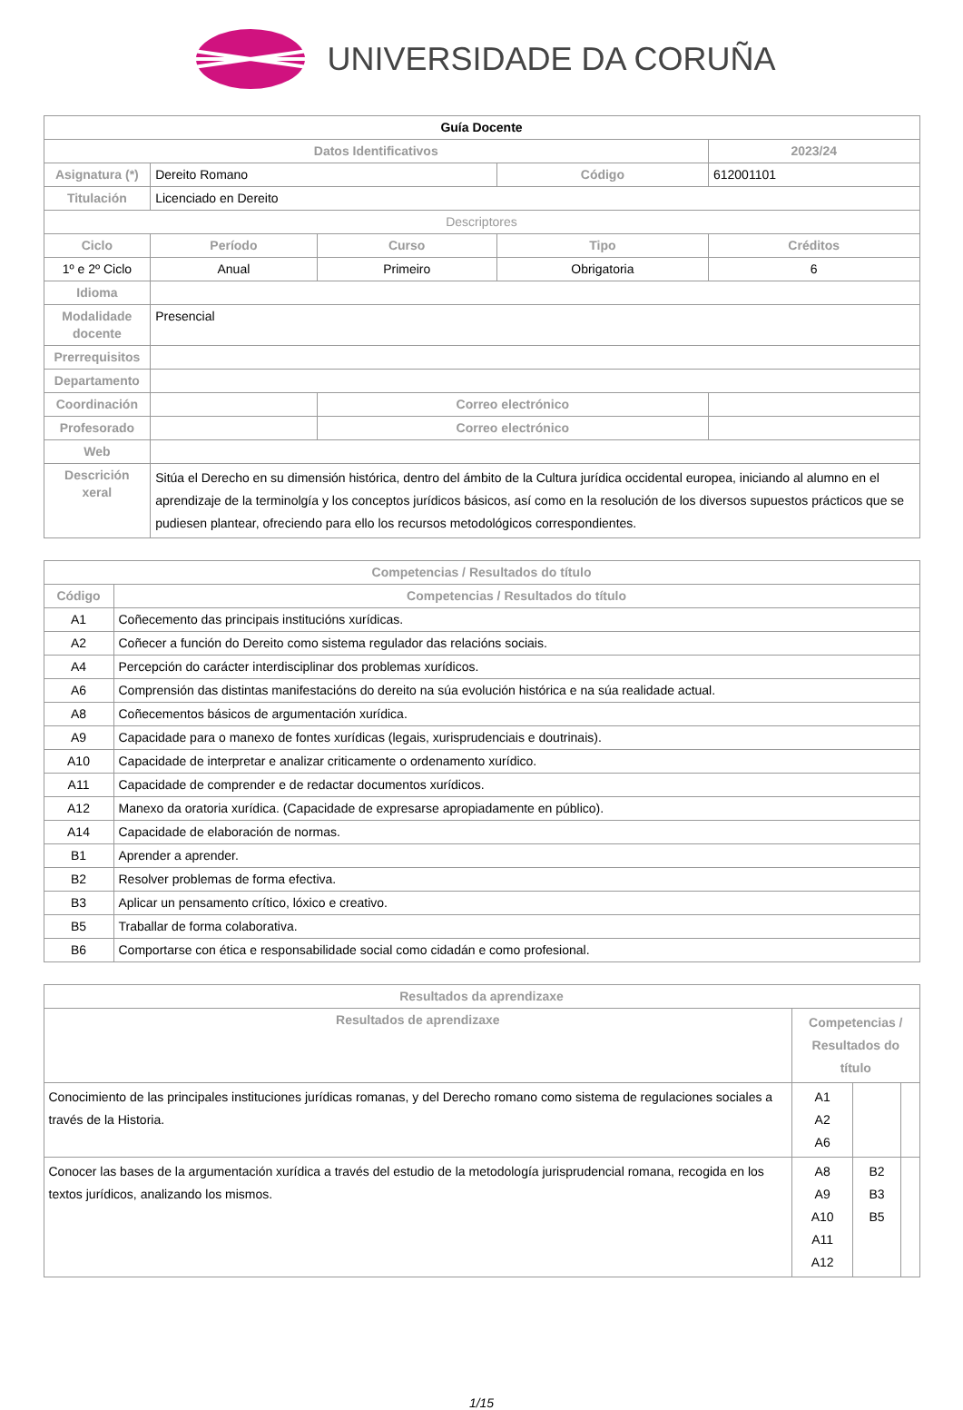UNIVERSIDADE DA CORUÑA
| Guía Docente | | | | | |
| --- | --- | --- | --- | --- | --- |
| Datos Identificativos | | | | 2023/24 | |
| Asignatura (*) | Dereito Romano | | Código | 612001101 | |
| Titulación | Licenciado en Dereito | | | | |
| Descriptores | | | | | |
| Ciclo | Período | Curso | Tipo | | Créditos |
| 1º e 2º Ciclo | Anual | Primeiro | Obrigatoria | | 6 |
| Idioma | | | | | |
| Modalidade docente | Presencial | | | | |
| Prerrequisitos | | | | | |
| Departamento | | | | | |
| Coordinación | | Correo electrónico | | | |
| Profesorado | | Correo electrónico | | | |
| Web | | | | | |
| Descrición xeral | Sitúa el Derecho en su dimensión histórica, dentro del ámbito de la Cultura jurídica occidental europea, iniciando al alumno en el aprendizaje de la terminolgía y los conceptos jurídicos básicos, así como en la resolución de los diversos supuestos prácticos que se pudiesen plantear, ofreciendo para ello los recursos metodológicos correspondientes. | | | | |
| Competencias / Resultados do título | |
| --- | --- |
| Código | Competencias / Resultados do título |
| A1 | Coñecemento das principais institucións xurídicas. |
| A2 | Coñecer a función do Dereito como sistema regulador das relacións sociais. |
| A4 | Percepción do carácter interdisciplinar dos problemas xurídicos. |
| A6 | Comprensión das distintas manifestacións do dereito na súa evolución histórica e na súa realidade actual. |
| A8 | Coñecementos básicos de argumentación xurídica. |
| A9 | Capacidade para o manexo de fontes xurídicas (legais, xurisprudenciais e doutrinais). |
| A10 | Capacidade de interpretar e analizar criticamente o ordenamento xurídico. |
| A11 | Capacidade de comprender e de redactar documentos xurídicos. |
| A12 | Manexo da oratoria xurídica. (Capacidade de expresarse apropiadamente en público). |
| A14 | Capacidade de elaboración de normas. |
| B1 | Aprender a aprender. |
| B2 | Resolver problemas de forma efectiva. |
| B3 | Aplicar un pensamento crítico, lóxico e creativo. |
| B5 | Traballar de forma colaborativa. |
| B6 | Comportarse con ética e responsabilidade social como cidadán e como profesional. |
| Resultados da aprendizaxe | | | |
| --- | --- | --- | --- |
| Resultados de aprendizaxe | Competencias / Resultados do título | | |
| Conocimiento de las principales instituciones jurídicas romanas, y del Derecho romano como sistema de regulaciones sociales a través de la Historia. | A1 A2 A6 | | |
| Conocer las bases de la argumentación xurídica a través del estudio de la metodología jurisprudencial romana, recogida en los textos jurídicos, analizando los mismos. | A8 A9 A10 A11 A12 | B2 B3 B5 | |
1/15